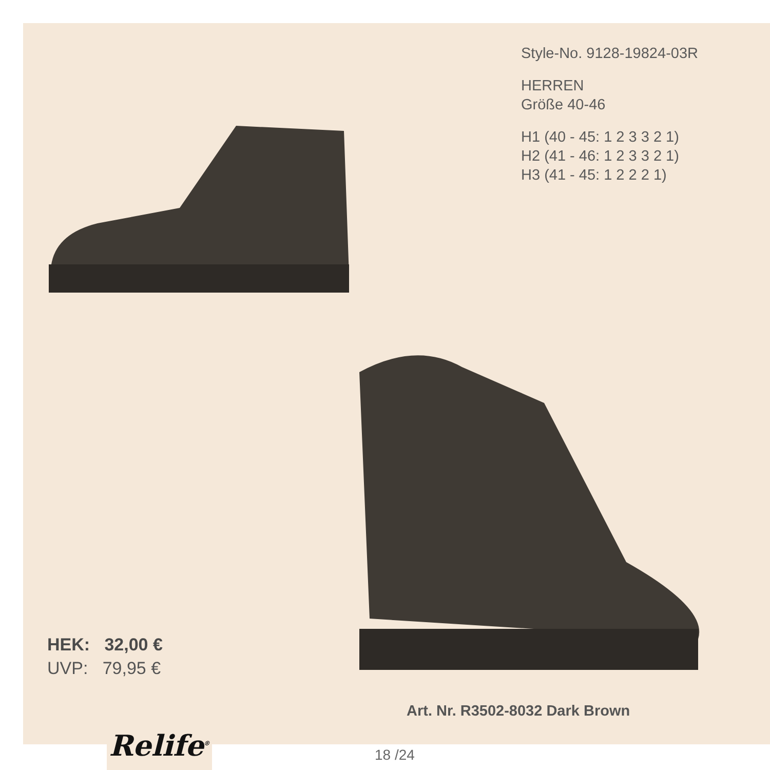Style-No. 9128-19824-03R
HERREN
Größe 40-46
H1 (40 - 45: 1 2 3 3 2 1)
H2 (41 - 46: 1 2 3 3 2 1)
H3 (41 - 45: 1 2 2 2 1)
HEK: 32,00 €
UVP: 79,95 €
Art. Nr. R3502-8032 Dark Brown
Relife<sup>®</sup>
18 /24